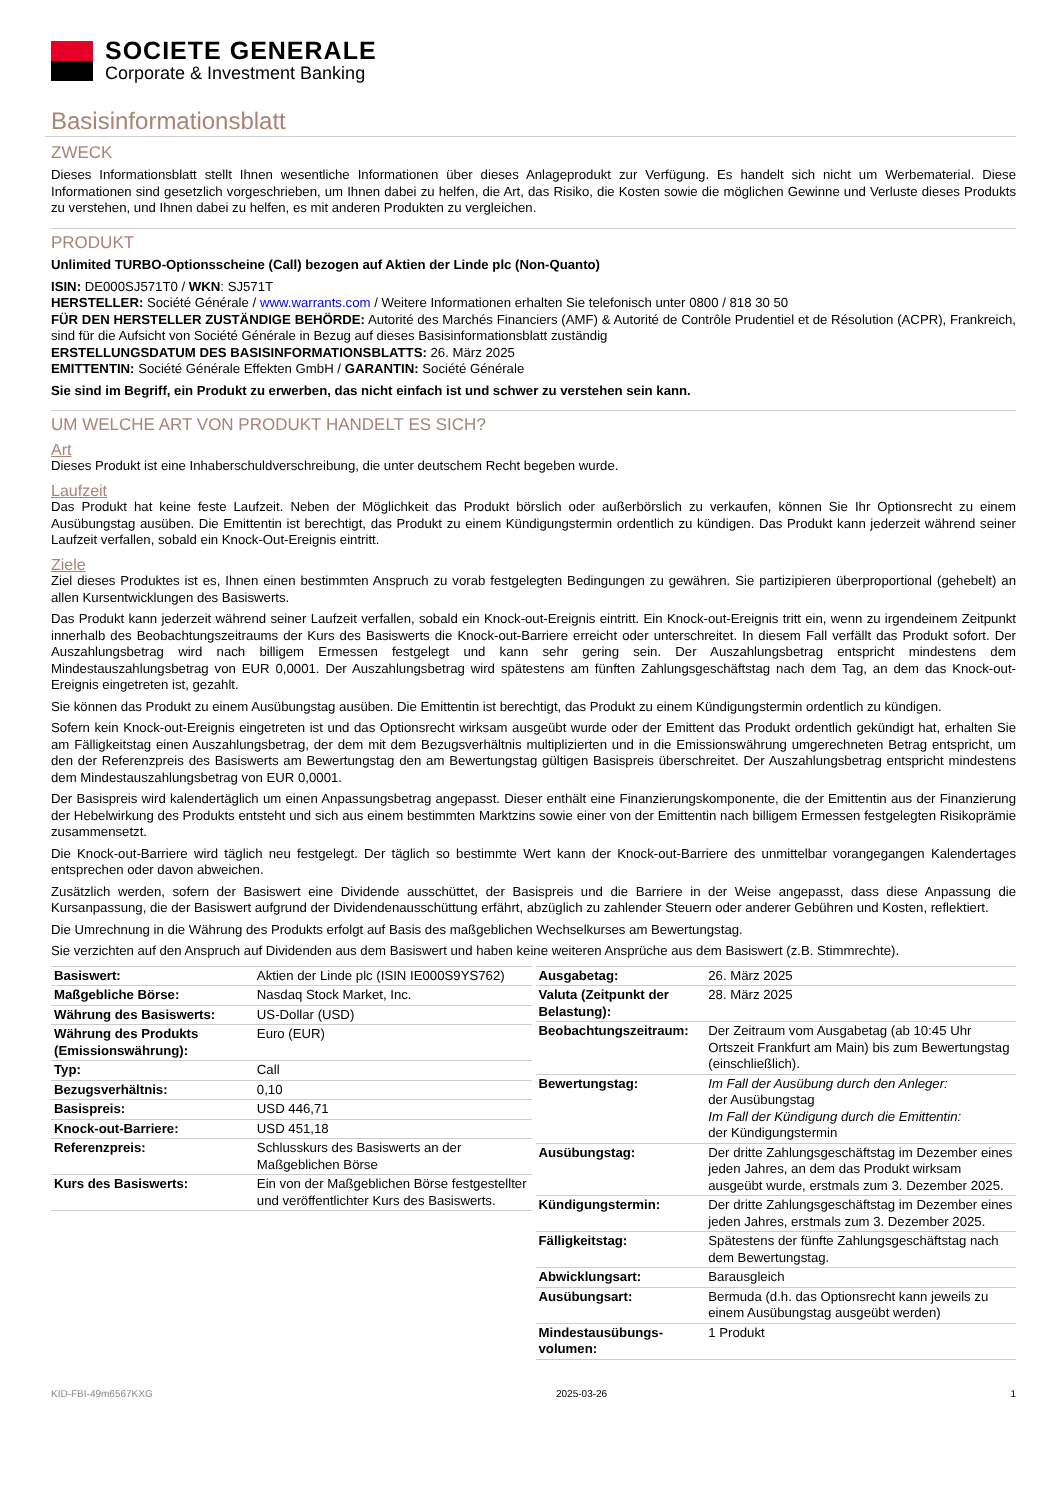SOCIETE GENERALE
Corporate & Investment Banking
Basisinformationsblatt
ZWECK
Dieses Informationsblatt stellt Ihnen wesentliche Informationen über dieses Anlageprodukt zur Verfügung. Es handelt sich nicht um Werbematerial. Diese Informationen sind gesetzlich vorgeschrieben, um Ihnen dabei zu helfen, die Art, das Risiko, die Kosten sowie die möglichen Gewinne und Verluste dieses Produkts zu verstehen, und Ihnen dabei zu helfen, es mit anderen Produkten zu vergleichen.
PRODUKT
Unlimited TURBO-Optionsscheine (Call) bezogen auf Aktien der Linde plc (Non-Quanto)
ISIN: DE000SJ571T0 / WKN: SJ571T
HERSTELLER: Société Générale / www.warrants.com / Weitere Informationen erhalten Sie telefonisch unter 0800 / 818 30 50
FÜR DEN HERSTELLER ZUSTÄNDIGE BEHÖRDE: Autorité des Marchés Financiers (AMF) & Autorité de Contrôle Prudentiel et de Résolution (ACPR), Frankreich, sind für die Aufsicht von Société Générale in Bezug auf dieses Basisinformationsblatt zuständig
ERSTELLUNGSDATUM DES BASISINFORMATIONSBLATTS: 26. März 2025
EMITTENTIN: Société Générale Effekten GmbH / GARANTIN: Société Générale
Sie sind im Begriff, ein Produkt zu erwerben, das nicht einfach ist und schwer zu verstehen sein kann.
UM WELCHE ART VON PRODUKT HANDELT ES SICH?
Art
Dieses Produkt ist eine Inhaberschuldverschreibung, die unter deutschem Recht begeben wurde.
Laufzeit
Das Produkt hat keine feste Laufzeit. Neben der Möglichkeit das Produkt börslich oder außerbörslich zu verkaufen, können Sie Ihr Optionsrecht zu einem Ausübungstag ausüben. Die Emittentin ist berechtigt, das Produkt zu einem Kündigungstermin ordentlich zu kündigen. Das Produkt kann jederzeit während seiner Laufzeit verfallen, sobald ein Knock-Out-Ereignis eintritt.
Ziele
Ziel dieses Produktes ist es, Ihnen einen bestimmten Anspruch zu vorab festgelegten Bedingungen zu gewähren. Sie partizipieren überproportional (gehebelt) an allen Kursentwicklungen des Basiswerts.
Das Produkt kann jederzeit während seiner Laufzeit verfallen, sobald ein Knock-out-Ereignis eintritt. Ein Knock-out-Ereignis tritt ein, wenn zu irgendeinem Zeitpunkt innerhalb des Beobachtungszeitraums der Kurs des Basiswerts die Knock-out-Barriere erreicht oder unterschreitet. In diesem Fall verfällt das Produkt sofort. Der Auszahlungsbetrag wird nach billigem Ermessen festgelegt und kann sehr gering sein. Der Auszahlungsbetrag entspricht mindestens dem Mindestauszahlungsbetrag von EUR 0,0001. Der Auszahlungsbetrag wird spätestens am fünften Zahlungsgeschäftstag nach dem Tag, an dem das Knock-out-Ereignis eingetreten ist, gezahlt.
Sie können das Produkt zu einem Ausübungstag ausüben. Die Emittentin ist berechtigt, das Produkt zu einem Kündigungstermin ordentlich zu kündigen.
Sofern kein Knock-out-Ereignis eingetreten ist und das Optionsrecht wirksam ausgeübt wurde oder der Emittent das Produkt ordentlich gekündigt hat, erhalten Sie am Fälligkeitstag einen Auszahlungsbetrag, der dem mit dem Bezugsverhältnis multiplizierten und in die Emissionswährung umgerechneten Betrag entspricht, um den der Referenzpreis des Basiswerts am Bewertungstag den am Bewertungstag gültigen Basispreis überschreitet. Der Auszahlungsbetrag entspricht mindestens dem Mindestauszahlungsbetrag von EUR 0,0001.
Der Basispreis wird kalendertäglich um einen Anpassungsbetrag angepasst. Dieser enthält eine Finanzierungskomponente, die der Emittentin aus der Finanzierung der Hebelwirkung des Produkts entsteht und sich aus einem bestimmten Marktzins sowie einer von der Emittentin nach billigem Ermessen festgelegten Risikoprämie zusammensetzt.
Die Knock-out-Barriere wird täglich neu festgelegt. Der täglich so bestimmte Wert kann der Knock-out-Barriere des unmittelbar vorangegangen Kalendertages entsprechen oder davon abweichen.
Zusätzlich werden, sofern der Basiswert eine Dividende ausschüttet, der Basispreis und die Barriere in der Weise angepasst, dass diese Anpassung die Kursanpassung, die der Basiswert aufgrund der Dividendenausschüttung erfährt, abzüglich zu zahlender Steuern oder anderer Gebühren und Kosten, reflektiert.
Die Umrechnung in die Währung des Produkts erfolgt auf Basis des maßgeblichen Wechselkurses am Bewertungstag.
Sie verzichten auf den Anspruch auf Dividenden aus dem Basiswert und haben keine weiteren Ansprüche aus dem Basiswert (z.B. Stimmrechte).
| Basiswert: | Aktien der Linde plc (ISIN IE000S9YS762) |
| Maßgebliche Börse: | Nasdaq Stock Market, Inc. |
| Währung des Basiswerts: | US-Dollar (USD) |
| Währung des Produkts (Emissionswährung): | Euro (EUR) |
| Typ: | Call |
| Bezugsverhältnis: | 0,10 |
| Basispreis: | USD 446,71 |
| Knock-out-Barriere: | USD 451,18 |
| Referenzpreis: | Schlusskurs des Basiswerts an der Maßgeblichen Börse |
| Kurs des Basiswerts: | Ein von der Maßgeblichen Börse festgestellter und veröffentlichter Kurs des Basiswerts. |
| Ausgabetag: | 26. März 2025 |
| Valuta (Zeitpunkt der Belastung): | 28. März 2025 |
| Beobachtungszeitraum: | Der Zeitraum vom Ausgabetag (ab 10:45 Uhr Ortszeit Frankfurt am Main) bis zum Bewertungstag (einschließlich). |
| Bewertungstag: | Im Fall der Ausübung durch den Anleger: der Ausübungstag Im Fall der Kündigung durch die Emittentin: der Kündigungstermin |
| Ausübungstag: | Der dritte Zahlungsgeschäftstag im Dezember eines jeden Jahres, an dem das Produkt wirksam ausgeübt wurde, erstmals zum 3. Dezember 2025. |
| Kündigungstermin: | Der dritte Zahlungsgeschäftstag im Dezember eines jeden Jahres, erstmals zum 3. Dezember 2025. |
| Fälligkeitstag: | Spätestens der fünfte Zahlungsgeschäftstag nach dem Bewertungstag. |
| Abwicklungsart: | Barausgleich |
| Ausübungsart: | Bermuda (d.h. das Optionsrecht kann jeweils zu einem Ausübungstag ausgeübt werden) |
| Mindestausübungs-volumen: | 1 Produkt |
KID-FBI-49m6567KXG 2025-03-26 1